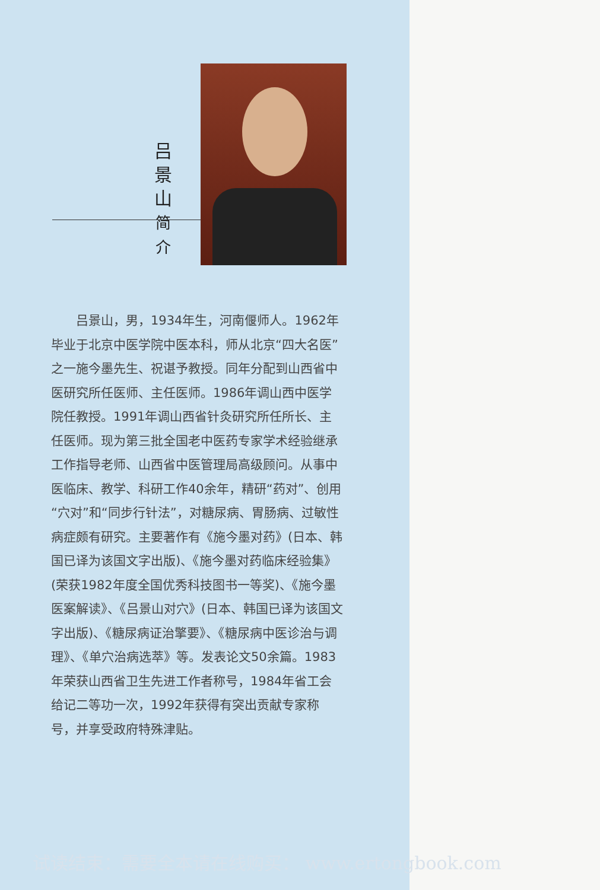吕
景
山
简
介
吕景山，男，1934年生，河南偃师人。1962年毕业于北京中医学院中医本科，师从北京“四大名医”之一施今墨先生、祝谌予教授。同年分配到山西省中医研究所任医师、主任医师。1986年调山西中医学院任教授。1991年调山西省针灸研究所任所长、主任医师。现为第三批全国老中医药专家学术经验继承工作指导老师、山西省中医管理局高级顾问。从事中医临床、教学、科研工作40余年，精研“药对”、创用“穴对”和“同步行针法”，对糖尿病、胃肠病、过敏性病症颇有研究。主要著作有《施今墨对药》(日本、韩国已译为该国文字出版)、《施今墨对药临床经验集》(荣获1982年度全国优秀科技图书一等奖)、《施今墨医案解读》、《吕景山对穴》(日本、韩国已译为该国文字出版)、《糖尿病证治擎要》、《糖尿病中医诊治与调理》、《单穴治病选萃》等。发表论文50余篇。1983年荣获山西省卫生先进工作者称号，1984年省工会给记二等功一次，1992年获得有突出贡献专家称号，并享受政府特殊津贴。
试读结束：需要全本请在线购买： www.ertongbook.com